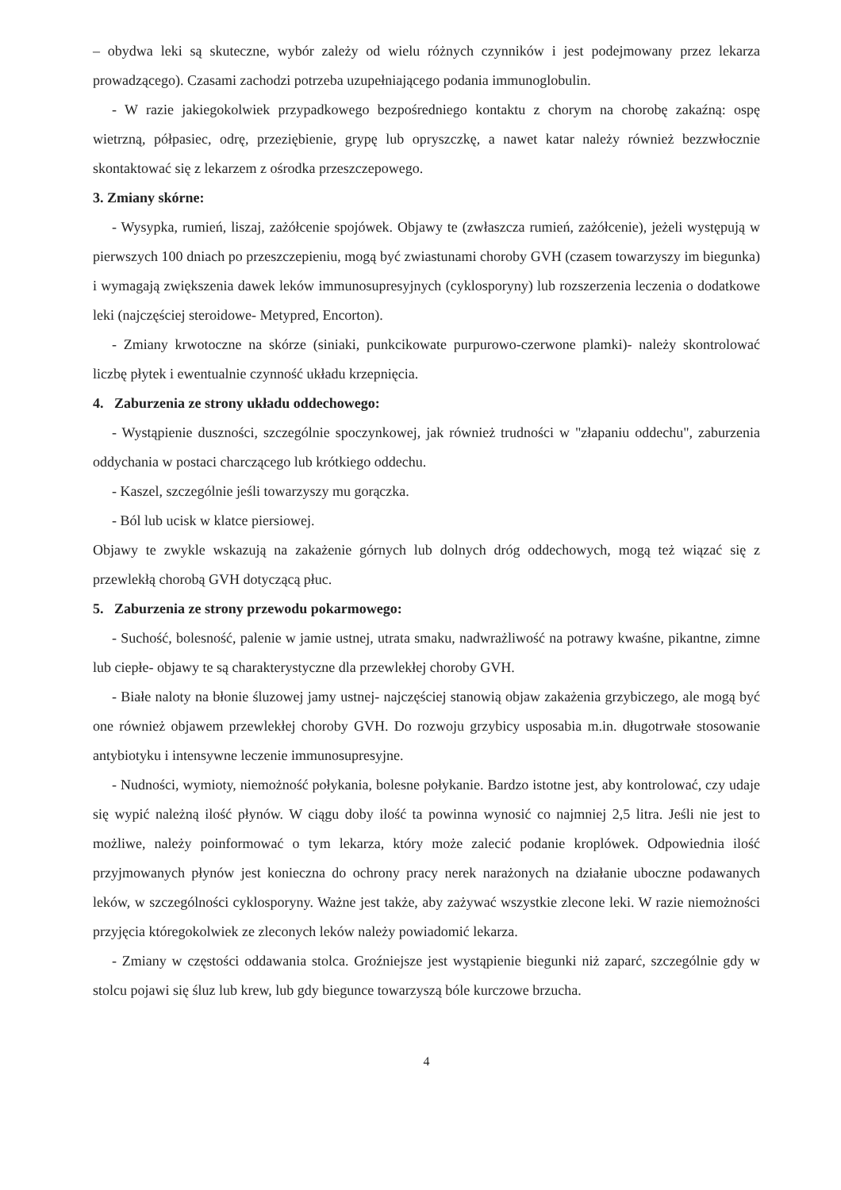– obydwa leki są skuteczne, wybór zależy od wielu różnych czynników i jest podejmowany przez lekarza prowadzącego). Czasami zachodzi potrzeba uzupełniającego podania immunoglobulin.
- W razie jakiegokolwiek przypadkowego bezpośredniego kontaktu z chorym na chorobę zakaźną: ospę wietrzną, półpasiec, odrę, przeziębienie, grypę lub opryszczkę, a nawet katar należy również bezzwłocznie skontaktować się z lekarzem z ośrodka przeszczepowego.
3. Zmiany skórne:
- Wysypka, rumień, liszaj, zażółcenie spojówek. Objawy te (zwłaszcza rumień, zażółcenie), jeżeli występują w pierwszych 100 dniach po przeszczepieniu, mogą być zwiastunami choroby GVH (czasem towarzyszy im biegunka) i wymagają zwiększenia dawek leków immunosupresyjnych (cyklosporyny) lub rozszerzenia leczenia o dodatkowe leki (najczęściej steroidowe- Metypred, Encorton).
- Zmiany krwotoczne na skórze (siniaki, punkcikowate purpurowo-czerwone plamki)- należy skontrolować liczbę płytek i ewentualnie czynność układu krzepnięcia.
4. Zaburzenia ze strony układu oddechowego:
- Wystąpienie duszności, szczególnie spoczynkowej, jak również trudności w "złapaniu oddechu", zaburzenia oddychania w postaci charczącego lub krótkiego oddechu.
- Kaszel, szczególnie jeśli towarzyszy mu gorączka.
- Ból lub ucisk w klatce piersiowej.
Objawy te zwykle wskazują na zakażenie górnych lub dolnych dróg oddechowych, mogą też wiązać się z przewlekłą chorobą GVH dotyczącą płuc.
5. Zaburzenia ze strony przewodu pokarmowego:
- Suchość, bolesność, palenie w jamie ustnej, utrata smaku, nadwrażliwość na potrawy kwaśne, pikantne, zimne lub ciepłe- objawy te są charakterystyczne dla przewlekłej choroby GVH.
- Białe naloty na błonie śluzowej jamy ustnej- najczęściej stanowią objaw zakażenia grzybiczego, ale mogą być one również objawem przewlekłej choroby GVH. Do rozwoju grzybicy usposabia m.in. długotrwałe stosowanie antybiotyku i intensywne leczenie immunosupresyjne.
- Nudności, wymioty, niemożność połykania, bolesne połykanie. Bardzo istotne jest, aby kontrolować, czy udaje się wypić należną ilość płynów. W ciągu doby ilość ta powinna wynosić co najmniej 2,5 litra. Jeśli nie jest to możliwe, należy poinformować o tym lekarza, który może zalecić podanie kroplówek. Odpowiednia ilość przyjmowanych płynów jest konieczna do ochrony pracy nerek narażonych na działanie uboczne podawanych leków, w szczególności cyklosporyny. Ważne jest także, aby zażywać wszystkie zlecone leki. W razie niemożności przyjęcia któregokolwiek ze zleconych leków należy powiadomić lekarza.
- Zmiany w częstości oddawania stolca. Groźniejsze jest wystąpienie biegunki niż zaparć, szczególnie gdy w stolcu pojawi się śluz lub krew, lub gdy biegunce towarzyszą bóle kurczowe brzucha.
4